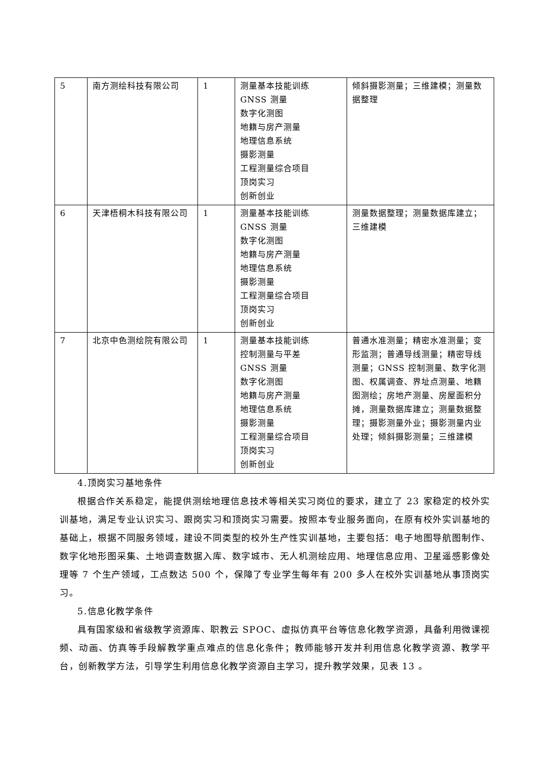| 5 | 南方测绘科技有限公司 | 1 | 测量基本技能训练 GNSS 测量 数字化测图 地籍与房产测量 地理信息系统 摄影测量 工程测量综合项目 顶岗实习 创新创业 | 倾斜摄影测量；三维建模；测量数据整理 |
| 6 | 天津梧桐木科技有限公司 | 1 | 测量基本技能训练 GNSS 测量 数字化测图 地籍与房产测量 地理信息系统 摄影测量 工程测量综合项目 顶岗实习 创新创业 | 测量数据整理；测量数据库建立；三维建模 |
| 7 | 北京中色测绘院有限公司 | 1 | 测量基本技能训练 控制测量与平差 GNSS 测量 数字化测图 地籍与房产测量 地理信息系统 摄影测量 工程测量综合项目 顶岗实习 创新创业 | 普通水准测量；精密水准测量；变形监测；普通导线测量；精密导线测量；GNSS 控制测量、数字化测图、权属调查、界址点测量、地籍图测绘；房地产测量、房屋面积分摊，测量数据库建立；测量数据整理；摄影测量外业；摄影测量内业处理；倾斜摄影测量；三维建模 |
4.顶岗实习基地条件
根据合作关系稳定，能提供测绘地理信息技术等相关实习岗位的要求，建立了 23 家稳定的校外实训基地，满足专业认识实习、跟岗实习和顶岗实习需要。按照本专业服务面向，在原有校外实训基地的基础上，根据不同服务领域，建设不同类型的校外生产性实训基地，主要包括：电子地图导航图制作、数字化地形图采集、土地调查数据入库、数字城市、无人机测绘应用、地理信息应用、卫星遥感影像处理等 7 个生产领域，工点数达 500 个，保障了专业学生每年有 200 多人在校外实训基地从事顶岗实习。
5.信息化教学条件
具有国家级和省级教学资源库、职教云 SPOC、虚拟仿真平台等信息化教学资源，具备利用微课视频、动画、仿真等手段解教学重点难点的信息化条件；教师能够开发并利用信息化教学资源、教学平台，创新教学方法，引导学生利用信息化教学资源自主学习，提升教学效果，见表 13 。